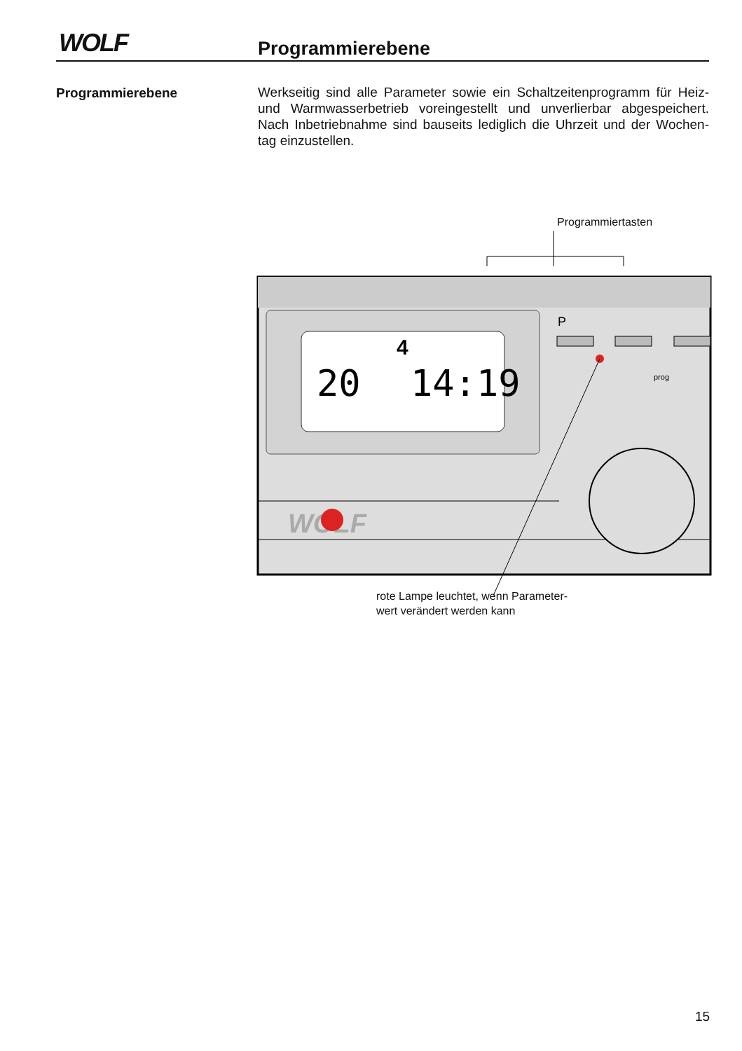WOLF Programmierebene
Programmierebene
Werkseitig sind alle Parameter sowie ein Schaltzeitenprogramm für Heiz- und Warmwasserbetrieb voreingestellt und unverlierbar abgespeichert. Nach Inbetriebnahme sind bauseits lediglich die Uhrzeit und der Wochen-tag einzustellen.
Programmiertasten
20
14:19
4
P
prog
WOLF
rote Lampe leuchtet, wenn Parameter-
wert verändert werden kann
15